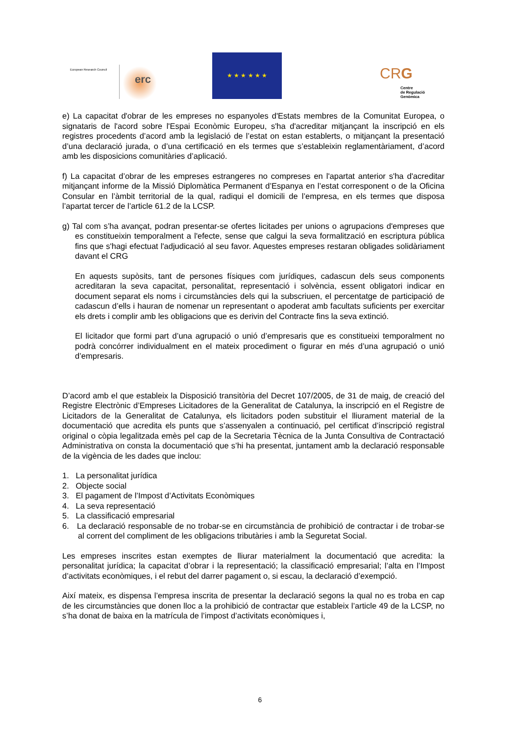European Research Council
erc
★ ★ ★ ★ ★ ★
CRG
Centre
de Regulació
Genòmica
e) La capacitat d'obrar de les empreses no espanyoles d'Estats membres de la Comunitat Europea, o signataris de l'acord sobre l'Espai Econòmic Europeu, s'ha d'acreditar mitjançant la inscripció en els registres procedents d’acord amb la legislació de l’estat on estan establerts, o mitjançant la presentació d’una declaració jurada, o d’una certificació en els termes que s’estableixin reglamentàriament, d’acord amb les disposicions comunitàries d’aplicació.
f) La capacitat d’obrar de les empreses estrangeres no compreses en l'apartat anterior s'ha d'acreditar mitjançant informe de la Missió Diplomàtica Permanent d’Espanya en l’estat corresponent o de la Oficina Consular en l’àmbit territorial de la qual, radiqui el domicili de l’empresa, en els termes que disposa l’apartat tercer de l’article 61.2 de la LCSP.
g) Tal com s’ha avançat, podran presentar-se ofertes licitades per unions o agrupacions d'empreses que es constitueixin temporalment a l'efecte, sense que calgui la seva formalització en escriptura pública fins que s'hagi efectuat l'adjudicació al seu favor. Aquestes empreses restaran obligades solidàriament davant el CRG
En aquests supòsits, tant de persones físiques com jurídiques, cadascun dels seus components acreditaran la seva capacitat, personalitat, representació i solvència, essent obligatori indicar en document separat els noms i circumstàncies dels qui la subscriuen, el percentatge de participació de cadascun d’ells i hauran de nomenar un representant o apoderat amb facultats suficients per exercitar els drets i complir amb les obligacions que es derivin del Contracte fins la seva extinció.
El licitador que formi part d’una agrupació o unió d’empresaris que es constitueixi temporalment no podrà concórrer individualment en el mateix procediment o figurar en més d’una agrupació o unió d’empresaris.
D’acord amb el que estableix la Disposició transitòria del Decret 107/2005, de 31 de maig, de creació del Registre Electrònic d’Empreses Licitadores de la Generalitat de Catalunya, la inscripció en el Registre de Licitadors de la Generalitat de Catalunya, els licitadors poden substituir el lliurament material de la documentació que acredita els punts que s’assenyalen a continuació, pel certificat d’inscripció registral original o còpia legalitzada emès pel cap de la Secretaria Tècnica de la Junta Consultiva de Contractació Administrativa on consta la documentació que s’hi ha presentat, juntament amb la declaració responsable de la vigència de les dades que inclou:
1. La personalitat jurídica
2. Objecte social
3. El pagament de l’Impost d’Activitats Econòmiques
4. La seva representació
5. La classificació empresarial
6. La declaració responsable de no trobar-se en circumstància de prohibició de contractar i de trobar-se al corrent del compliment de les obligacions tributàries i amb la Seguretat Social.
Les empreses inscrites estan exemptes de lliurar materialment la documentació que acredita: la personalitat jurídica; la capacitat d’obrar i la representació; la classificació empresarial; l’alta en l’Impost d’activitats econòmiques, i el rebut del darrer pagament o, si escau, la declaració d’exempció.
Així mateix, es dispensa l’empresa inscrita de presentar la declaració segons la qual no es troba en cap de les circumstàncies que donen lloc a la prohibició de contractar que estableix l’article 49 de la LCSP, no s’ha donat de baixa en la matrícula de l’impost d’activitats econòmiques i,
6